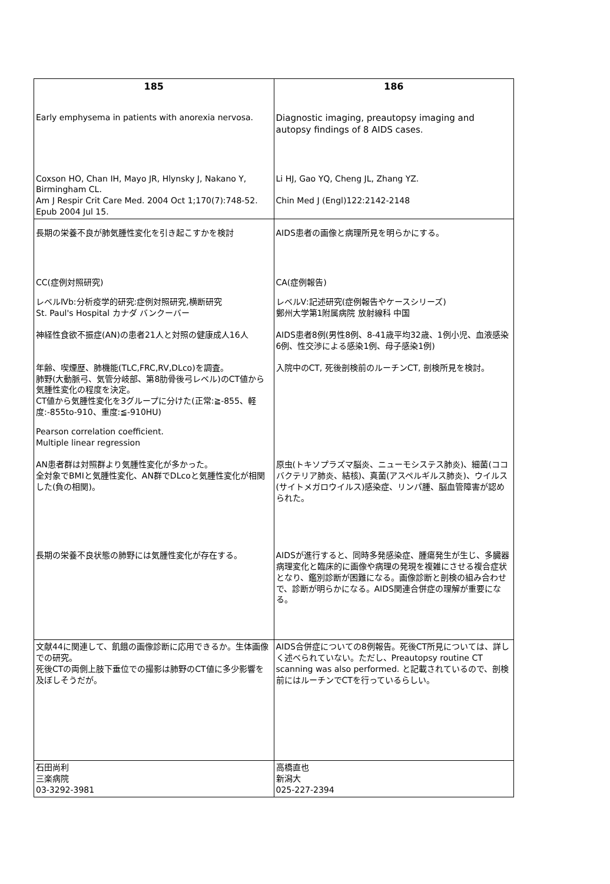| 185 | 186 |
| Early emphysema in patients with anorexia nervosa. | Diagnostic imaging, preautopsy imaging and autopsy findings of 8 AIDS cases. |
| Coxson HO, Chan IH, Mayo JR, Hlynsky J, Nakano Y, Birmingham CL. Am J Respir Crit Care Med. 2004 Oct 1;170(7):748-52. Epub 2004 Jul 15. | Li HJ, Gao YQ, Cheng JL, Zhang YZ. Chin Med J (Engl)122:2142-2148 |
| 長期の栄養不良が肺気腫性変化を引き起こすかを検討 | AIDS患者の画像と病理所見を明らかにする。 |
| CC(症例対照研究) レベルⅣb:分析疫学的研究:症例対照研究,横断研究 St. Paul's Hospital カナダ バンクーバー | CA(症例報告) レベルⅤ:記述研究(症例報告やケースシリーズ) 鄭州大学第1附属病院 放射線科 中国 |
| 神経性食欲不振症(AN)の患者21人と対照の健康成人16人 | AIDS患者8例(男性8例、8-41歳平均32歳、1例小児、血液感染6例、性交渉による感染1例、母子感染1例) |
| 年齢、喫煙歴、肺機能(TLC,FRC,RV,DLco)を調査。 肺野(大動脈弓、気管分岐部、第8肋骨後弓レベル)のCT値から気腫性変化の程度を決定。 CT値から気腫性変化を3グループに分けた(正常:≧-855、軽度:-855to-910、重度:≦-910HU) Pearson correlation coefficient. Multiple linear regression | 入院中のCT, 死後剖検前のルーチンCT, 剖検所見を検討。 |
| AN患者群は対照群より気腫性変化が多かった。 全対象でBMIと気腫性変化、AN群でDLcoと気腫性変化が相関した(負の相関)。 | 原虫(トキソプラズマ脳炎、ニューモシステス肺炎)、細菌(ココバクテリア肺炎、結核)、真菌(アスペルギルス肺炎)、ウイルス(サイトメガロウイルス)感染症、リンパ腫、脳血管障害が認められた。 |
| 長期の栄養不良状態の肺野には気腫性変化が存在する。 | AIDSが進行すると、同時多発感染症、腫瘍発生が生じ、多臓器病理変化と臨床的に画像や病理の発現を複雑にさせる複合症状となり、鑑別診断が困難になる。画像診断と剖検の組み合わせで、診断が明らかになる。AIDS関連合併症の理解が重要になる。 |
| 文献44に関連して、飢餓の画像診断に応用できるか。生体画像での研究。 死後CTの両側上肢下垂位での撮影は肺野のCT値に多少影響を及ぼしそうだが。 | AIDS合併症についての8例報告。死後CT所見については、詳しく述べられていない。ただし、Preautopsy routine CT scanning was also performed. と記載されているので、剖検前にはルーチンでCTを行っているらしい。 |
| 石田尚利 三楽病院 03-3292-3981 | 高橋直也 新潟大 025-227-2394 |